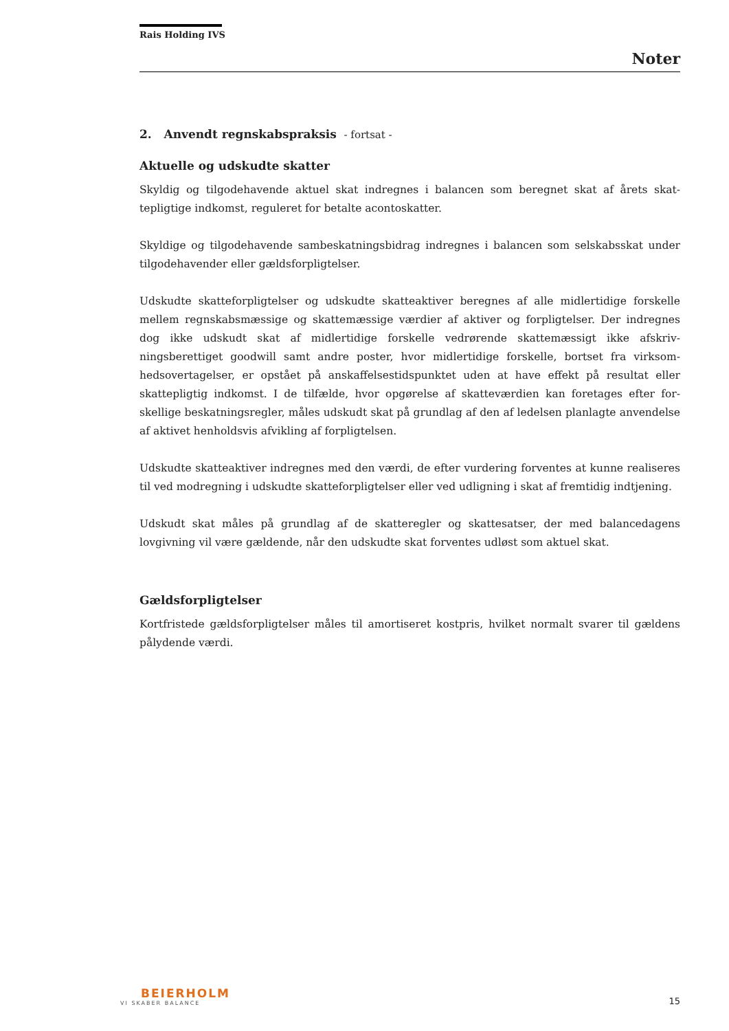Rais Holding IVS
Noter
2. Anvendt regnskabspraksis - fortsat -
Aktuelle og udskudte skatter
Skyldig og tilgodehavende aktuel skat indregnes i balancen som beregnet skat af årets skat­tepligtige indkomst, reguleret for betalte acontoskatter.
Skyldige og tilgodehavende sambeskatningsbidrag indregnes i balancen som selskabsskat under tilgodehavender eller gældsforpligtelser.
Udskudte skatteforpligtelser og udskudte skatteaktiver beregnes af alle midlertidige forskelle mellem regnskabsmæssige og skattemæssige værdier af aktiver og forpligtelser. Der indreg­nes dog ikke udskudt skat af midlertidige forskelle vedrørende skattemæssigt ikke afskriv­ningsberettiget goodwill samt andre poster, hvor midlertidige forskelle, bortset fra virksom­hedsovertagelser, er opstået på anskaffelsestidspunktet uden at have effekt på resultat eller skattepligtig indkomst. I de tilfælde, hvor opgørelse af skatteværdien kan foretages efter for­skellige beskatningsregler, måles udskudt skat på grundlag af den af ledelsen planlagte an­vendelse af aktivet henholdsvis afvikling af forpligtelsen.
Udskudte skatteaktiver indregnes med den værdi, de efter vurdering forventes at kunne rea­liseres til ved modregning i udskudte skatteforpligtelser eller ved udligning i skat af frem­tidig indtjening.
Udskudt skat måles på grundlag af de skatteregler og skattesatser, der med balancedagens lovgivning vil være gældende, når den udskudte skat forventes udløst som aktuel skat.
Gældsforpligtelser
Kortfristede gældsforpligtelser måles til amortiseret kostpris, hvilket normalt svarer til gæl­dens pålydende værdi.
BEIERHOLM
VI SKABER BALANCE
15